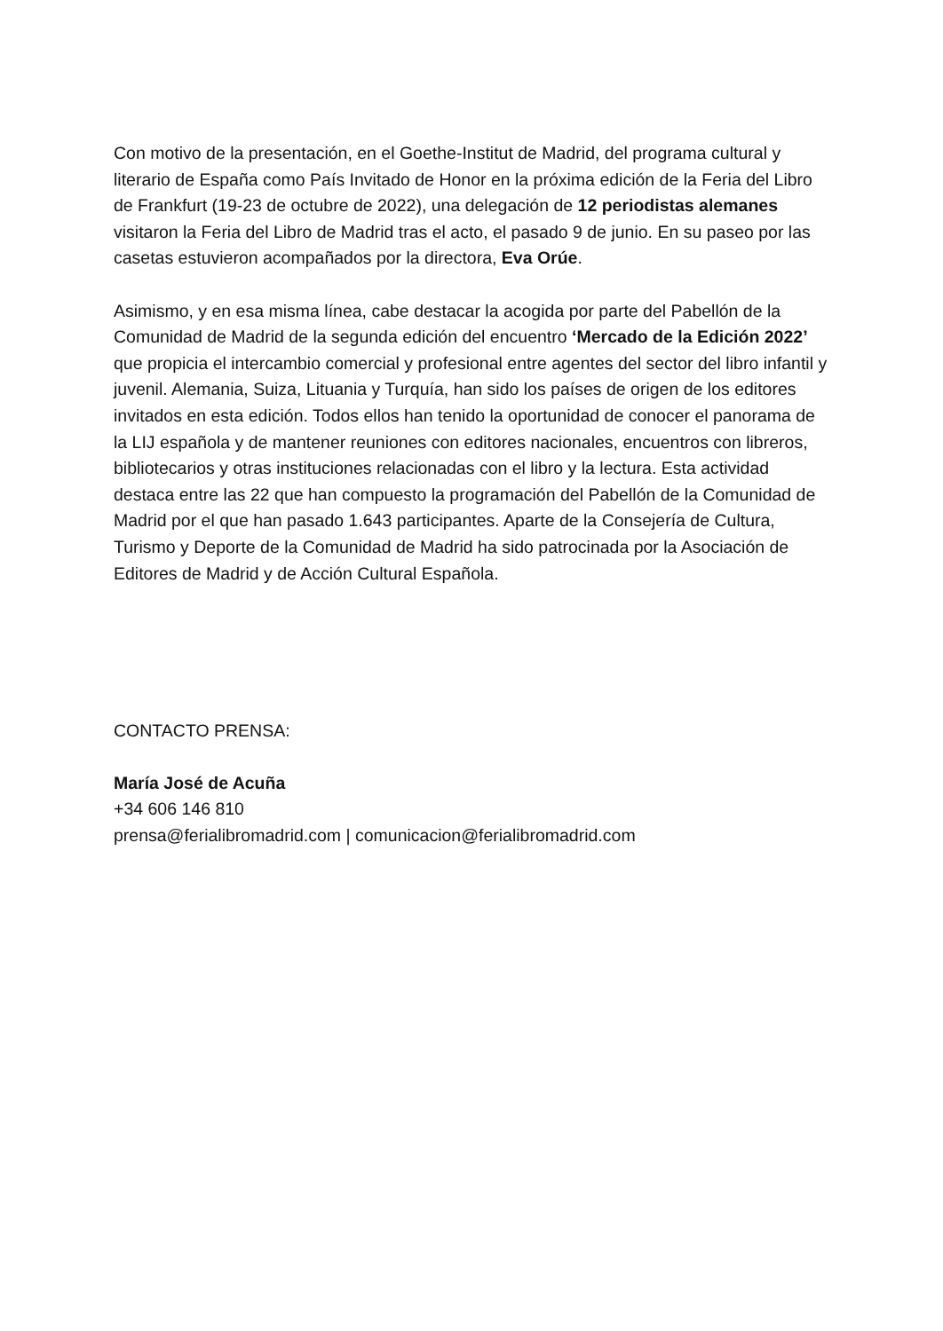Con motivo de la presentación, en el Goethe-Institut de Madrid, del programa cultural y literario de España como País Invitado de Honor en la próxima edición de la Feria del Libro de Frankfurt (19-23 de octubre de 2022), una delegación de 12 periodistas alemanes visitaron la Feria del Libro de Madrid tras el acto, el pasado 9 de junio. En su paseo por las casetas estuvieron acompañados por la directora, Eva Orúe.
Asimismo, y en esa misma línea, cabe destacar la acogida por parte del Pabellón de la Comunidad de Madrid de la segunda edición del encuentro ‘Mercado de la Edición 2022’ que propicia el intercambio comercial y profesional entre agentes del sector del libro infantil y juvenil. Alemania, Suiza, Lituania y Turquía, han sido los países de origen de los editores invitados en esta edición. Todos ellos han tenido la oportunidad de conocer el panorama de la LIJ española y de mantener reuniones con editores nacionales, encuentros con libreros, bibliotecarios y otras instituciones relacionadas con el libro y la lectura. Esta actividad destaca entre las 22 que han compuesto la programación del Pabellón de la Comunidad de Madrid por el que han pasado 1.643 participantes. Aparte de la Consejería de Cultura, Turismo y Deporte de la Comunidad de Madrid ha sido patrocinada por la Asociación de Editores de Madrid y de Acción Cultural Española.
CONTACTO PRENSA:
María José de Acuña
+34 606 146 810
prensa@ferialibromadrid.com | comunicacion@ferialibromadrid.com